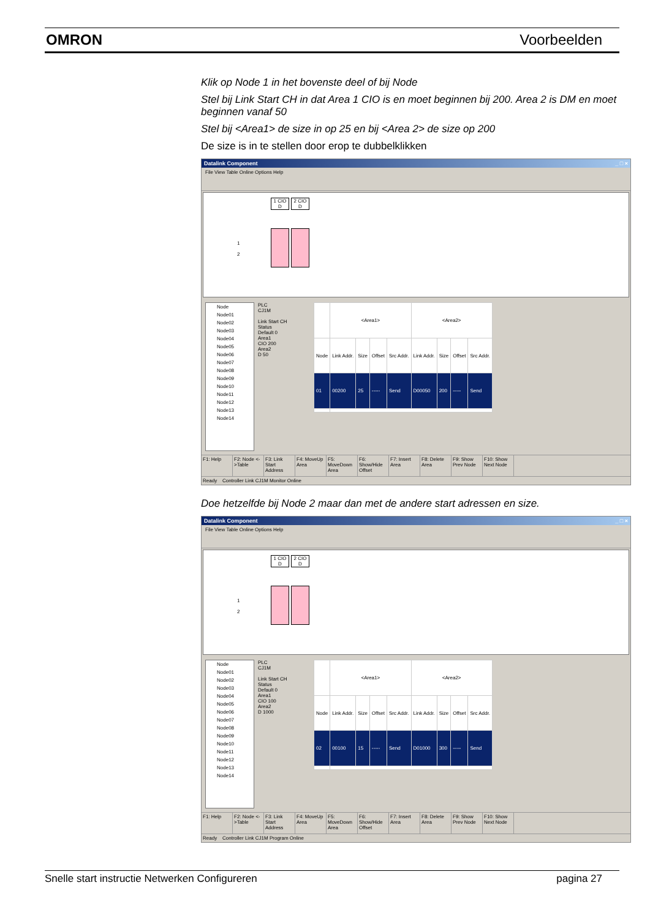OMRON Voorbeelden
Klik op Node 1 in het bovenste deel of bij Node
Stel bij Link Start CH in dat Area 1 CIO is en moet beginnen bij 200. Area 2 is DM en moet beginnen vanaf 50
Stel bij <Area1> de size in op 25 en bij <Area 2> de size op 200
De size is in te stellen door erop te dubbelklikken
Datalink Component _ □ ×
File View Table Online Options Help
1 CIO D
2 CIO D
1
2
Node
Node01
Node02
Node03
Node04
Node05
Node06
Node07
Node08
Node09
Node10
Node11
Node12
Node13
Node14
PLC
CJ1M
Link Start CH
Status
Default 0
Area1
CIO 200
Area2
D 50
| | <Area1> | | | | <Area2> | | | |
| --- | --- | --- | --- | --- | --- | --- | --- | --- |
| Node | Link Addr. | Size | Offset | Src Addr. | Link Addr. | Size | Offset | Src Addr. |
| 01 | 00200 | 25 | ----- | Send | D00050 | 200 | ----- | Send |
F1: Help F2: Node <->Table
F3: Link Start Address
F4: MoveUp Area
F5: MoveDown Area
F6: Show/Hide Offset
F7: Insert Area
F8: Delete Area
F9: Show Prev Node
F10: Show Next Node
Ready Controller Link CJ1M Monitor Online
Doe hetzelfde bij Node 2 maar dan met de andere start adressen en size.
Datalink Component _ □ ×
File View Table Online Options Help
1 CIO D
2 CIO D
1
2
Node
Node01
Node02
Node03
Node04
Node05
Node06
Node07
Node08
Node09
Node10
Node11
Node12
Node13
Node14
PLC
CJ1M
Link Start CH
Status
Default 0
Area1
CIO 100
Area2
D 1000
| | <Area1> | | | | <Area2> | | | |
| --- | --- | --- | --- | --- | --- | --- | --- | --- |
| Node | Link Addr. | Size | Offset | Src Addr. | Link Addr. | Size | Offset | Src Addr. |
| 02 | 00100 | 15 | ----- | Send | D01000 | 300 | ----- | Send |
F1: Help F2: Node <->Table
F3: Link Start Address
F4: MoveUp Area
F5: MoveDown Area
F6: Show/Hide Offset
F7: Insert Area
F8: Delete Area
F9: Show Prev Node
F10: Show Next Node
Ready Controller Link CJ1M Program Online
Snelle start instructie Netwerken Configureren pagina 27